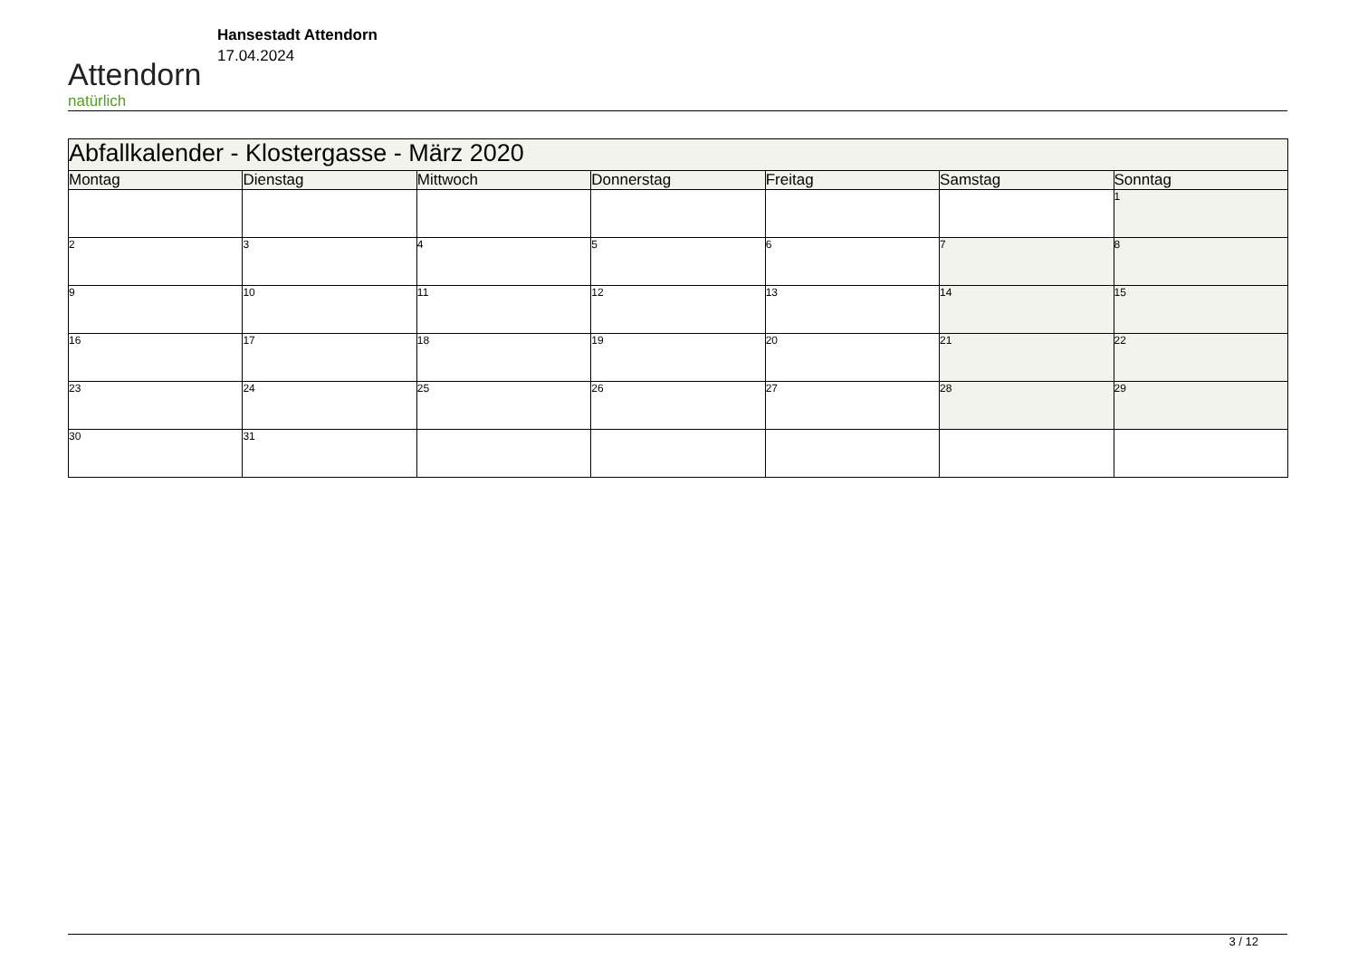Attendorn
natürlich
Hansestadt Attendorn
17.04.2024
| Abfallkalender - Klostergasse - März 2020 | | | | | | |
| Montag | Dienstag | Mittwoch | Donnerstag | Freitag | Samstag | Sonntag |
| | | | | | | 1 |
| 2 | 3 | 4 | 5 | 6 | 7 | 8 |
| 9 | 10 | 11 | 12 | 13 | 14 | 15 |
| 16 | 17 | 18 | 19 | 20 | 21 | 22 |
| 23 | 24 | 25 | 26 | 27 | 28 | 29 |
| 30 | 31 | | | | | |
3 / 12